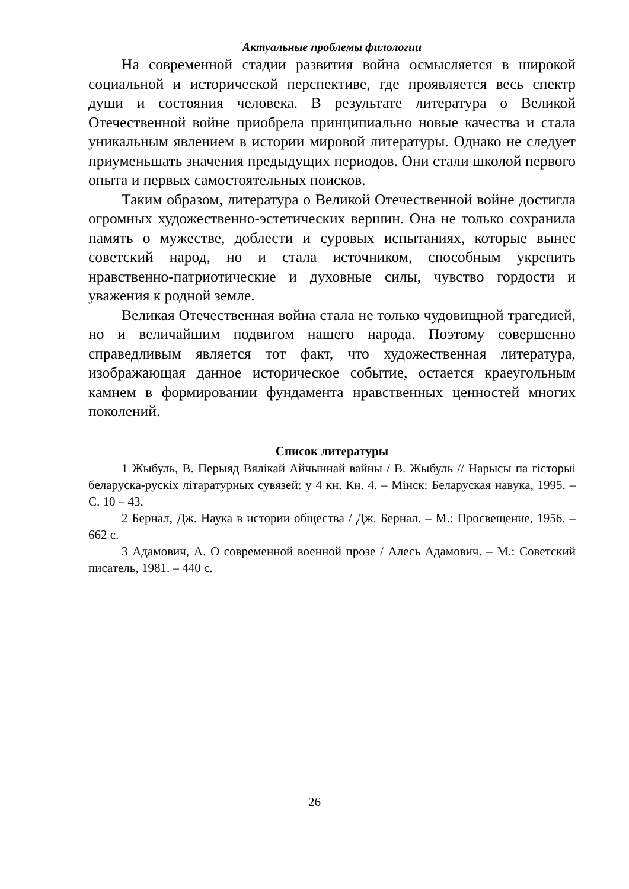Актуальные проблемы филологии
На современной стадии развития война осмысляется в широкой социальной и исторической перспективе, где проявляется весь спектр души и состояния человека. В результате литература о Великой Отечественной войне приобрела принципиально новые качества и стала уникальным явлением в истории мировой литературы. Однако не следует приуменьшать значения предыдущих периодов. Они стали школой первого опыта и первых самостоятельных поисков.
Таким образом, литература о Великой Отечественной войне достигла огромных художественно-эстетических вершин. Она не только сохранила память о мужестве, доблести и суровых испытаниях, которые вынес советский народ, но и стала источником, способным укрепить нравственно-патриотические и духовные силы, чувство гордости и уважения к родной земле.
Великая Отечественная война стала не только чудовищной трагедией, но и величайшим подвигом нашего народа. Поэтому совершенно справедливым является тот факт, что художественная литература, изображающая данное историческое событие, остается краеугольным камнем в формировании фундамента нравственных ценностей многих поколений.
Список литературы
1 Жыбуль, В. Перыяд Вялікай Айчыннай вайны / В. Жыбуль // Нарысы па гісторыі беларуска-рускіх літаратурных сувязей: у 4 кн. Кн. 4. – Мінск: Беларуская навука, 1995. – С. 10 – 43.
2 Бернал, Дж. Наука в истории общества / Дж. Бернал. – М.: Просвещение, 1956. – 662 с.
3 Адамович, А. О современной военной прозе / Алесь Адамович. – М.: Советский писатель, 1981. – 440 с.
26